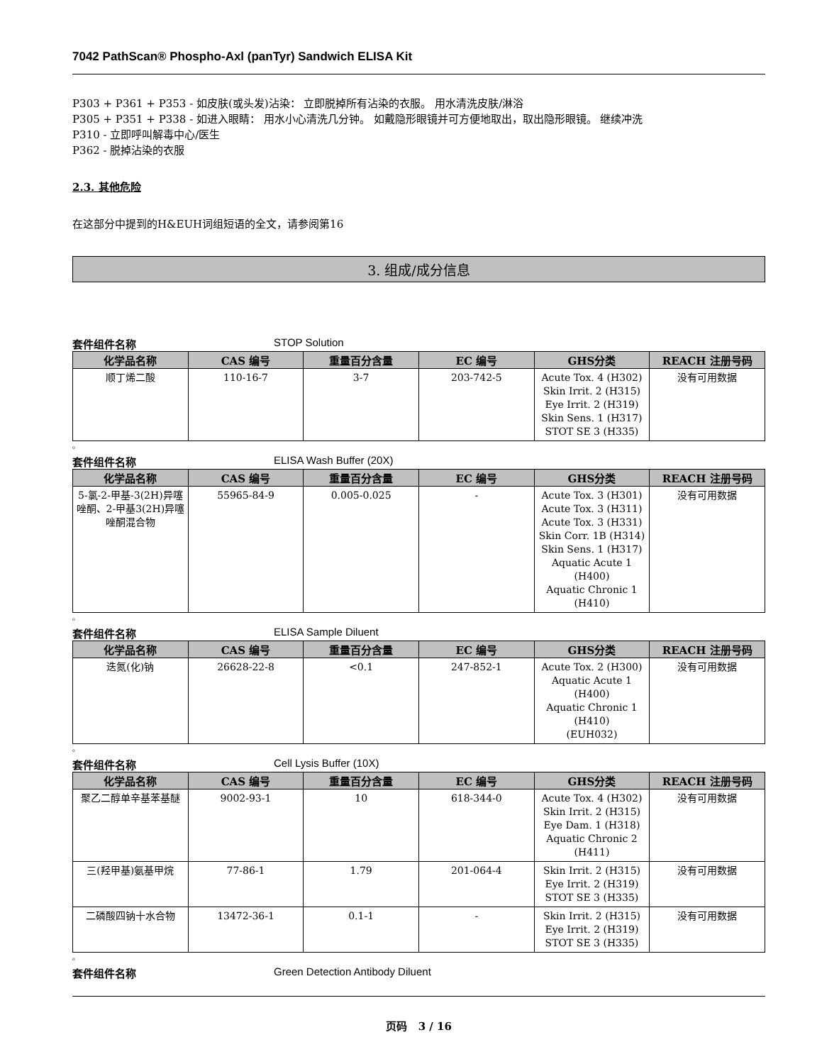7042 PathScan® Phospho-Axl (panTyr) Sandwich ELISA Kit
P303 + P361 + P353 - 如皮肤(或头发)沾染： 立即脱掉所有沾染的衣服。 用水清洗皮肤/淋浴
P305 + P351 + P338 - 如进入眼睛： 用水小心清洗几分钟。 如戴隐形眼镜并可方便地取出，取出隐形眼镜。 继续冲洗
P310 - 立即呼叫解毒中心/医生
P362 - 脱掉沾染的衣服
2.3. 其他危险
在这部分中提到的H&EUH词组短语的全文，请参阅第16
3. 组成/成分信息
套件组件名称 STOP Solution
| 化学品名称 | CAS 编号 | 重量百分含量 | EC 编号 | GHS分类 | REACH 注册号码 |
| --- | --- | --- | --- | --- | --- |
| 顺丁烯二酸 | 110-16-7 | 3-7 | 203-742-5 | Acute Tox. 4 (H302) Skin Irrit. 2 (H315) Eye Irrit. 2 (H319) Skin Sens. 1 (H317) STOT SE 3 (H335) | 没有可用数据 |
。
套件组件名称 ELISA Wash Buffer (20X)
| 化学品名称 | CAS 编号 | 重量百分含量 | EC 编号 | GHS分类 | REACH 注册号码 |
| --- | --- | --- | --- | --- | --- |
| 5-氯-2-甲基-3(2H)异噻唑酮、2-甲基3(2H)异噻唑酮混合物 | 55965-84-9 | 0.005-0.025 | - | Acute Tox. 3 (H301) Acute Tox. 3 (H311) Acute Tox. 3 (H331) Skin Corr. 1B (H314) Skin Sens. 1 (H317) Aquatic Acute 1 (H400) Aquatic Chronic 1 (H410) | 没有可用数据 |
。
套件组件名称 ELISA Sample Diluent
| 化学品名称 | CAS 编号 | 重量百分含量 | EC 编号 | GHS分类 | REACH 注册号码 |
| --- | --- | --- | --- | --- | --- |
| 迭氮(化)钠 | 26628-22-8 | <0.1 | 247-852-1 | Acute Tox. 2 (H300) Aquatic Acute 1 (H400) Aquatic Chronic 1 (H410) (EUH032) | 没有可用数据 |
。
套件组件名称 Cell Lysis Buffer (10X)
| 化学品名称 | CAS 编号 | 重量百分含量 | EC 编号 | GHS分类 | REACH 注册号码 |
| --- | --- | --- | --- | --- | --- |
| 聚乙二醇单辛基苯基醚 | 9002-93-1 | 10 | 618-344-0 | Acute Tox. 4 (H302) Skin Irrit. 2 (H315) Eye Dam. 1 (H318) Aquatic Chronic 2 (H411) | 没有可用数据 |
| 三(羟甲基)氨基甲烷 | 77-86-1 | 1.79 | 201-064-4 | Skin Irrit. 2 (H315) Eye Irrit. 2 (H319) STOT SE 3 (H335) | 没有可用数据 |
| 二磷酸四钠十水合物 | 13472-36-1 | 0.1-1 | - | Skin Irrit. 2 (H315) Eye Irrit. 2 (H319) STOT SE 3 (H335) | 没有可用数据 |
。
套件组件名称 Green Detection Antibody Diluent
页码 3 / 16